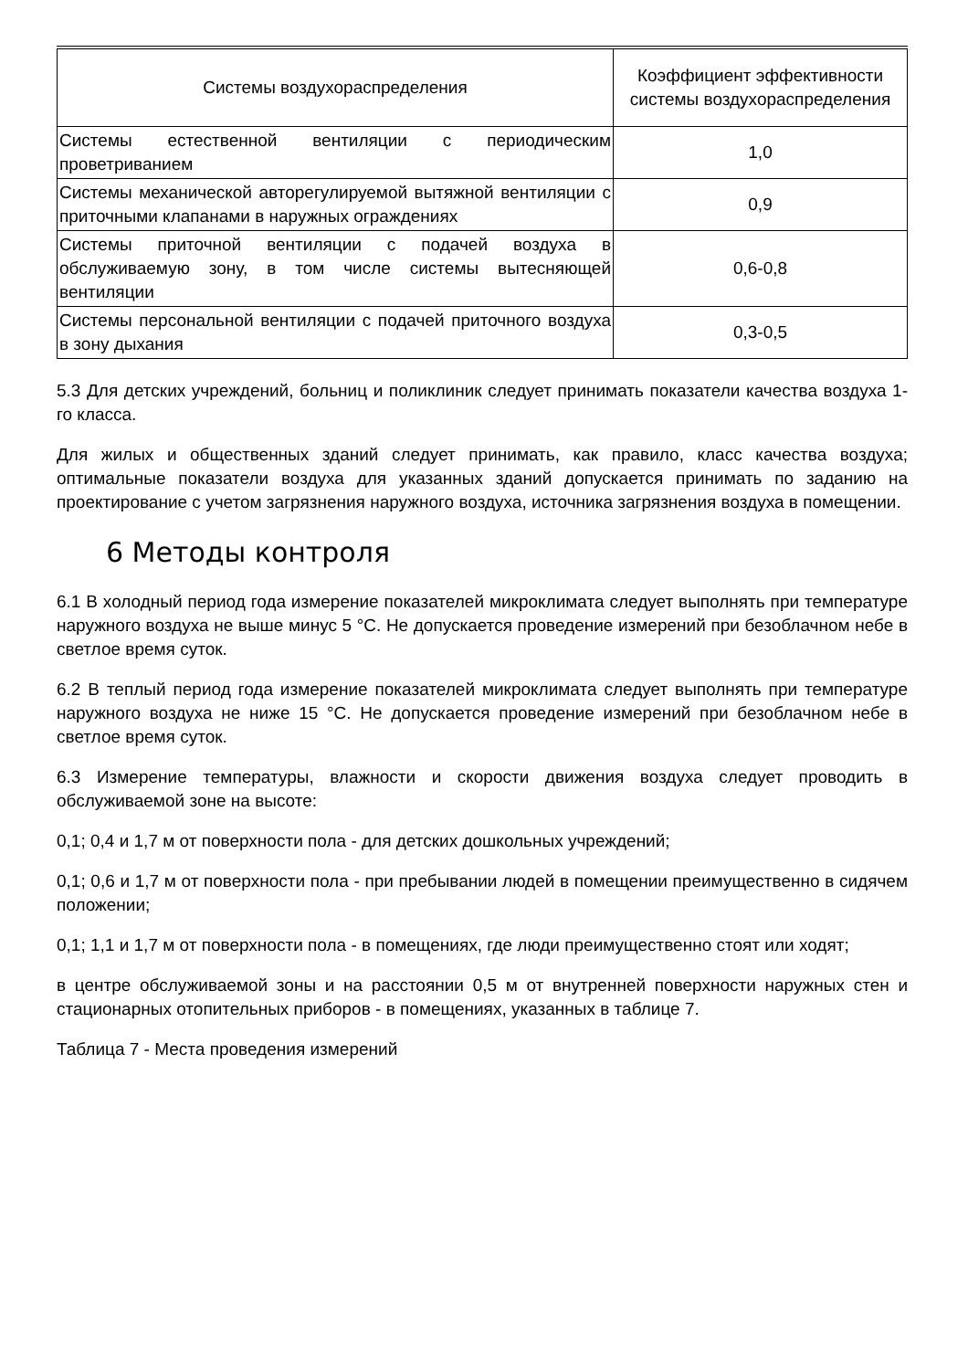| Системы воздухораспределения | Коэффициент эффективности системы воздухораспределения |
| Системы естественной вентиляции с периодическим проветриванием | 1,0 |
| Системы механической авторегулируемой вытяжной вентиляции с приточными клапанами в наружных ограждениях | 0,9 |
| Системы приточной вентиляции с подачей воздуха в обслуживаемую зону, в том числе системы вытесняющей вентиляции | 0,6-0,8 |
| Системы персональной вентиляции с подачей приточного воздуха в зону дыхания | 0,3-0,5 |
5.3 Для детских учреждений, больниц и поликлиник следует принимать показатели качества воздуха 1-го класса.
Для жилых и общественных зданий следует принимать, как правило, класс качества воздуха; оптимальные показатели воздуха для указанных зданий допускается принимать по заданию на проектирование с учетом загрязнения наружного воздуха, источника загрязнения воздуха в помещении.
6 Методы контроля
6.1 В холодный период года измерение показателей микроклимата следует выполнять при температуре наружного воздуха не выше минус 5 °С. Не допускается проведение измерений при безоблачном небе в светлое время суток.
6.2 В теплый период года измерение показателей микроклимата следует выполнять при температуре наружного воздуха не ниже 15 °С. Не допускается проведение измерений при безоблачном небе в светлое время суток.
6.3 Измерение температуры, влажности и скорости движения воздуха следует проводить в обслуживаемой зоне на высоте:
0,1; 0,4 и 1,7 м от поверхности пола - для детских дошкольных учреждений;
0,1; 0,6 и 1,7 м от поверхности пола - при пребывании людей в помещении преимущественно в сидячем положении;
0,1; 1,1 и 1,7 м от поверхности пола - в помещениях, где люди преимущественно стоят или ходят;
в центре обслуживаемой зоны и на расстоянии 0,5 м от внутренней поверхности наружных стен и стационарных отопительных приборов - в помещениях, указанных в таблице 7.
Таблица 7 - Места проведения измерений